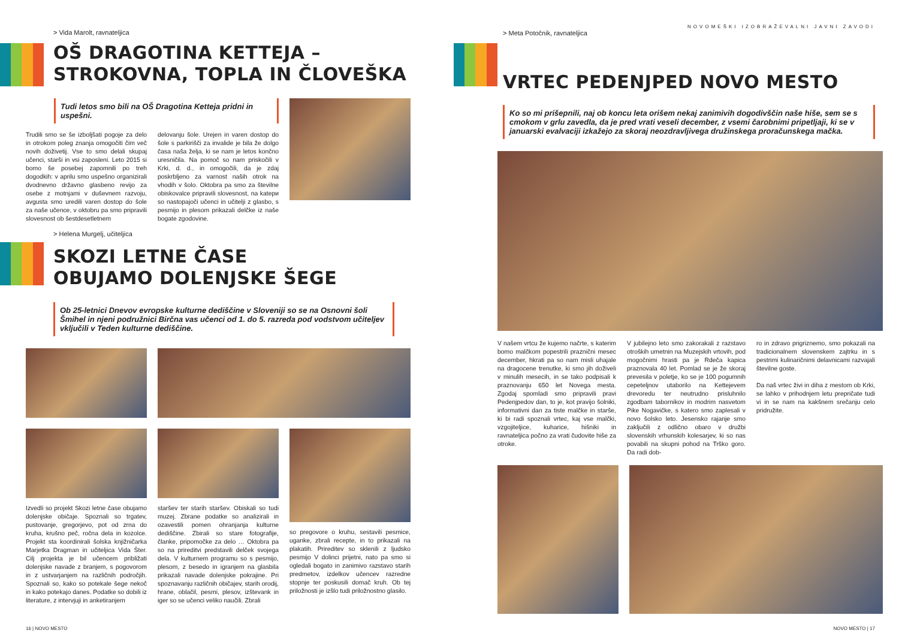> Vida Marolt, ravnateljica
OŠ DRAGOTINA KETTEJA –
STROKOVNA, TOPLA IN ČLOVEŠKA
Tudi letos smo bili na OŠ Dragotina Ketteja pridni in uspešni.
Trudili smo se še izboljšati pogoje za delo in otrokom poleg znanja omogočiti čim več novih doživetij. Vse to smo delali skupaj učenci, starši in vsi zaposleni. Leto 2015 si bomo še posebej zapomnili po treh dogodkih: v aprilu smo uspešno organizirali dvodnevno državno glasbeno revijo za osebe z motnjami v duševnem razvoju, avgusta smo uredili varen dostop do šole za naše učence, v oktobru pa smo pripravili slovesnost ob šestdesetletnem
delovanju šole. Urejen in varen dostop do šole s parkirišči za invalide je bila že dolgo časa naša želja, ki se nam je letos končno uresničila. Na pomoč so nam priskočili v Krki, d. d., in omogočili, da je zdaj poskrbljeno za varnost naših otrok na vhodih v šolo. Oktobra pa smo za številne obiskovalce pripravili slovesnost, na katери so nastopajoči učenci in učitelji z glasbo, s pesmijo in plesom prikazali delčke iz naše bogate zgodovine.
> Helena Murgelj, učiteljica
SKOZI LETNE ČASE
OBUJAMO DOLENJSKE ŠEGE
Ob 25-letnici Dnevov evropske kulturne dediščine v Sloveniji so se na Osnovni šoli Šmihel in njeni podružnici Birčna vas učenci od 1. do 5. razreda pod vodstvom učiteljev vključili v Teden kulturne dediščine.
Izvedli so projekt Skozi letne čase obujamo dolenjske običaje. Spoznali so trgatev, pustovanje, gregorjevo, pot od zrna do kruha, krušno peč, ročna dela in kozolce. Projekt sta koordinirali šolska knjižničarka Marjetka Dragman in učiteljica Vida Šter. Cilj projekta je bil učencem približati dolenjske navade z branjem, s pogovorom in z ustvarjanjem na različnih področjih. Spoznali so, kako so potekale šege nekoč in kako potekajo danes. Podatke so dobili iz literature, z intervjuji in anketiranjem
staršev ter starih staršev. Obiskali so tudi muzej. Zbrane podatke so analizirali in ozavestili pomen ohranjanja kulturne dediščine. Zbirali so stare fotografije, članke, pripomočke za delo … Oktobra pa so na prireditvi predstavili delček svojega dela. V kulturnem programu so s pesmijo, plesom, z besedo in igranjem na glasbila prikazali navade dolenjske pokrajine. Pri spoznavanju različnih običajev, starih orodij, hrane, oblačil, pesmi, plesov, izštevank in iger so se učenci veliko naučili. Zbrali
so pregovore o kruhu, sestavili pesmice, uganke, zbrali recepte, in to prikazali na plakatih. Prireditev so sklenili z ljudsko pesmijo V dolinci prijetni, nato pa smo si ogledali bogato in zanimivo razstavo starih predmetov, izdelkov učencev razredne stopnje ter poskusili domač kruh. Ob tej priložnosti je izšlo tudi priložnostno glasilo.
16 | NOVO MESTO
NOVOMEŠKI IZOBRAŽEVALNI JAVNI ZAVODI
> Meta Potočnik, ravnateljica
VRTEC PEDENJPED NOVO MESTO
Ko so mi prišepnili, naj ob koncu leta orišem nekaj zanimivih dogodivščin naše hiše, sem se s cmokom v grlu zavedla, da je pred vrati veseli december, z vsemi čarobnimi pripetljaji, ki se v januarski evalvaciji izkažejo za skoraj neozdravljivega družinskega proračunskega mačka.
V našem vrtcu že kujemo načrte, s katerim bomo malčkom popestrili praznični mesec december, hkrati pa so nam misli uhajale na dragocene trenutke, ki smo jih doživeli v minulih mesecih, in se tako podpisali k praznovanju 650 let Novega mesta. Zgodaj spomladi smo pripravili pravi Pedenjpedov dan, to je, kot pravijo šolniki, informativni dan za tiste malčke in starše, ki bi radi spoznali vrtec, kaj vse malčki, vzgojiteljice, kuharice, hišniki in ravnateljica počno za vrati čudovite hiše za otroke.
V jubilejno leto smo zakorakali z razstavo otroških umetnin na Muzejskih vrtovih, pod mogočnimi hrasti pa je Rdeča kapica praznovala 40 let. Pomlad se je že skoraj prevesila v poletje, ko se je 100 pogumnih cepeteljnov utaborilo na Kettejevem drevoredu ter neutrudno prisluhnilo zgodbam tabornikov in modrim nasvetom Pike Nogavičke, s katero smo zaplesali v novo šolsko leto. Jesensko rajanje smo zaključili z odlično obaro v družbi slovenskih vrhunskih kolesarjev, ki so nas povabili na skupni pohod na Trško goro. Da radi dob-
ro in zdravo prigriznemo, smo pokazali na tradicionalnem slovenskem zajtrku in s pestrimi kulinaričnimi delavnicami razvajali številne goste.
Da naš vrtec živi in diha z mestom ob Krki, se lahko v prihodnjem letu prepričate tudi vi in se nam na kakšnem srečanju celo pridružite.
NOVO MESTO | 17